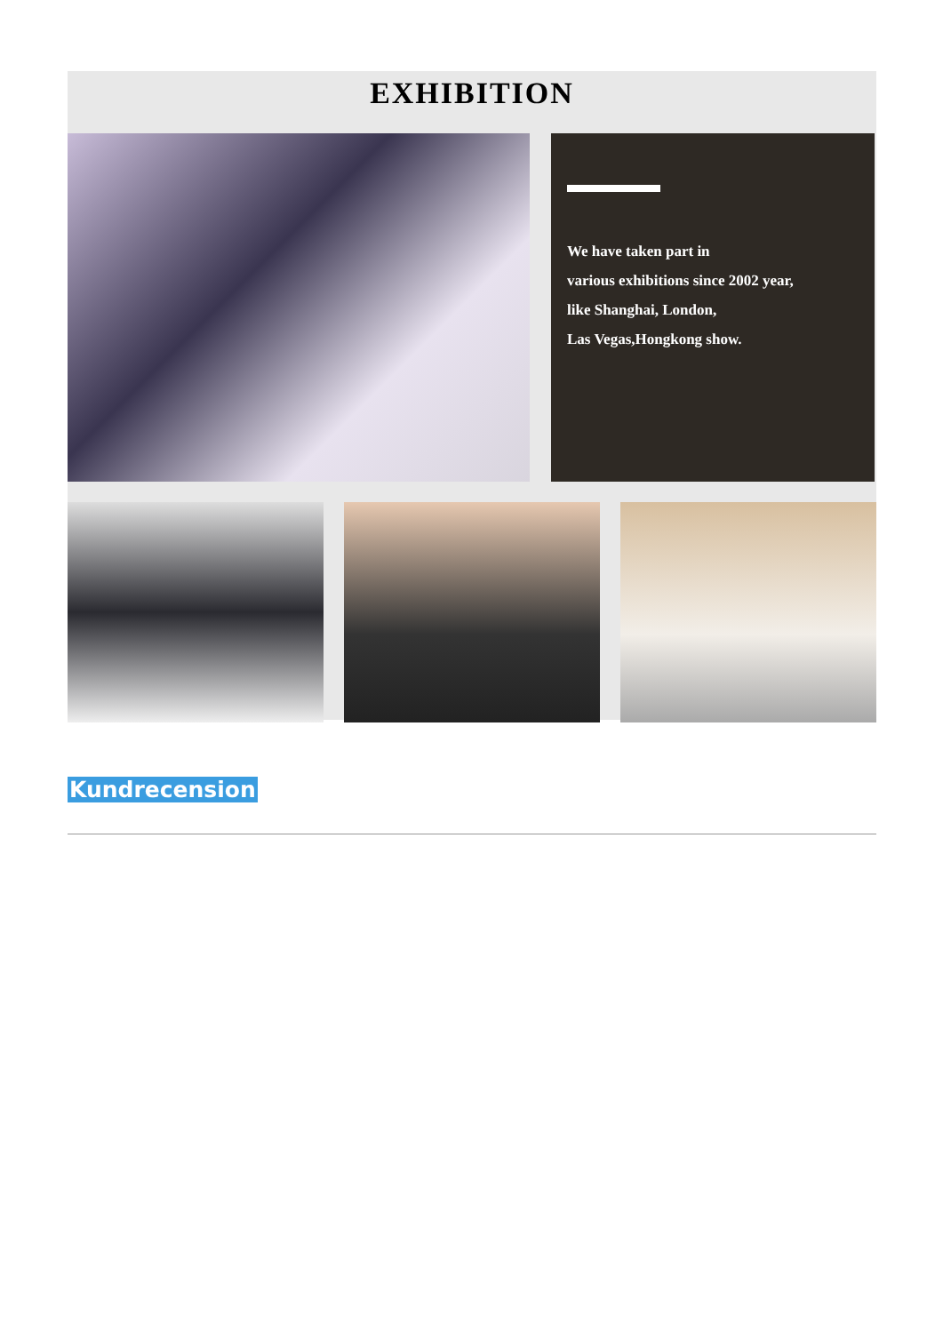EXHIBITION
We have taken part in
various exhibitions since 2002 year,
like Shanghai, London,
Las Vegas,Hongkong show.
Kundrecension